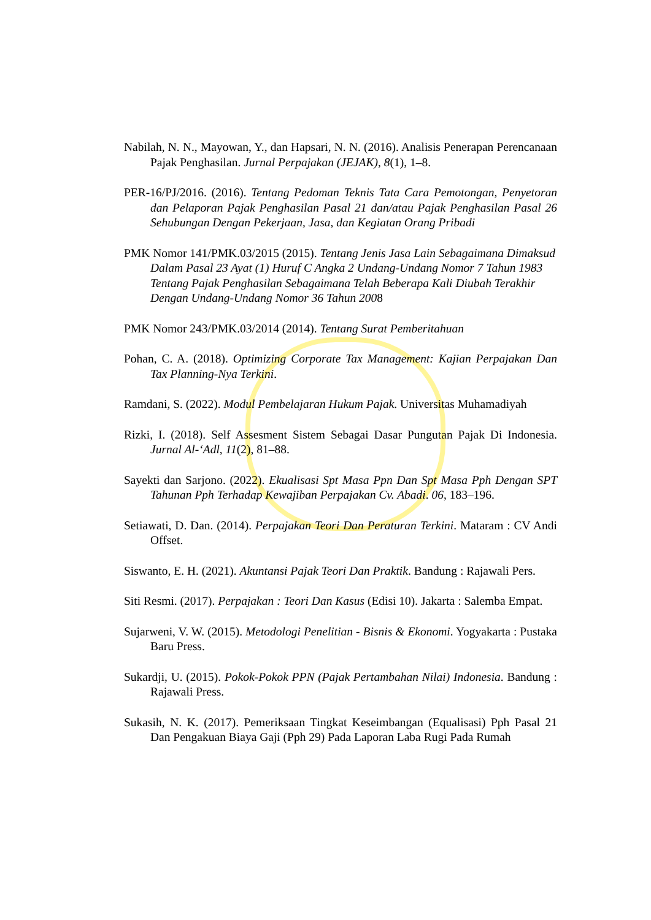Nabilah, N. N., Mayowan, Y., dan Hapsari, N. N. (2016). Analisis Penerapan Perencanaan Pajak Penghasilan. Jurnal Perpajakan (JEJAK), 8(1), 1–8.
PER-16/PJ/2016. (2016). Tentang Pedoman Teknis Tata Cara Pemotongan, Penyetoran dan Pelaporan Pajak Penghasilan Pasal 21 dan/atau Pajak Penghasilan Pasal 26 Sehubungan Dengan Pekerjaan, Jasa, dan Kegiatan Orang Pribadi
PMK Nomor 141/PMK.03/2015 (2015). Tentang Jenis Jasa Lain Sebagaimana Dimaksud Dalam Pasal 23 Ayat (1) Huruf C Angka 2 Undang-Undang Nomor 7 Tahun 1983 Tentang Pajak Penghasilan Sebagaimana Telah Beberapa Kali Diubah Terakhir Dengan Undang-Undang Nomor 36 Tahun 2008
PMK Nomor 243/PMK.03/2014 (2014). Tentang Surat Pemberitahuan
Pohan, C. A. (2018). Optimizing Corporate Tax Management: Kajian Perpajakan Dan Tax Planning-Nya Terkini.
Ramdani, S. (2022). Modul Pembelajaran Hukum Pajak. Universitas Muhamadiyah
Rizki, I. (2018). Self Assesment Sistem Sebagai Dasar Pungutan Pajak Di Indonesia. Jurnal Al-‘Adl, 11(2), 81–88.
Sayekti dan Sarjono. (2022). Ekualisasi Spt Masa Ppn Dan Spt Masa Pph Dengan SPT Tahunan Pph Terhadap Kewajiban Perpajakan Cv. Abadi. 06, 183–196.
Setiawati, D. Dan. (2014). Perpajakan Teori Dan Peraturan Terkini. Mataram : CV Andi Offset.
Siswanto, E. H. (2021). Akuntansi Pajak Teori Dan Praktik. Bandung : Rajawali Pers.
Siti Resmi. (2017). Perpajakan : Teori Dan Kasus (Edisi 10). Jakarta : Salemba Empat.
Sujarweni, V. W. (2015). Metodologi Penelitian - Bisnis & Ekonomi. Yogyakarta : Pustaka Baru Press.
Sukardji, U. (2015). Pokok-Pokok PPN (Pajak Pertambahan Nilai) Indonesia. Bandung : Rajawali Press.
Sukasih, N. K. (2017). Pemeriksaan Tingkat Keseimbangan (Equalisasi) Pph Pasal 21 Dan Pengakuan Biaya Gaji (Pph 29) Pada Laporan Laba Rugi Pada Rumah